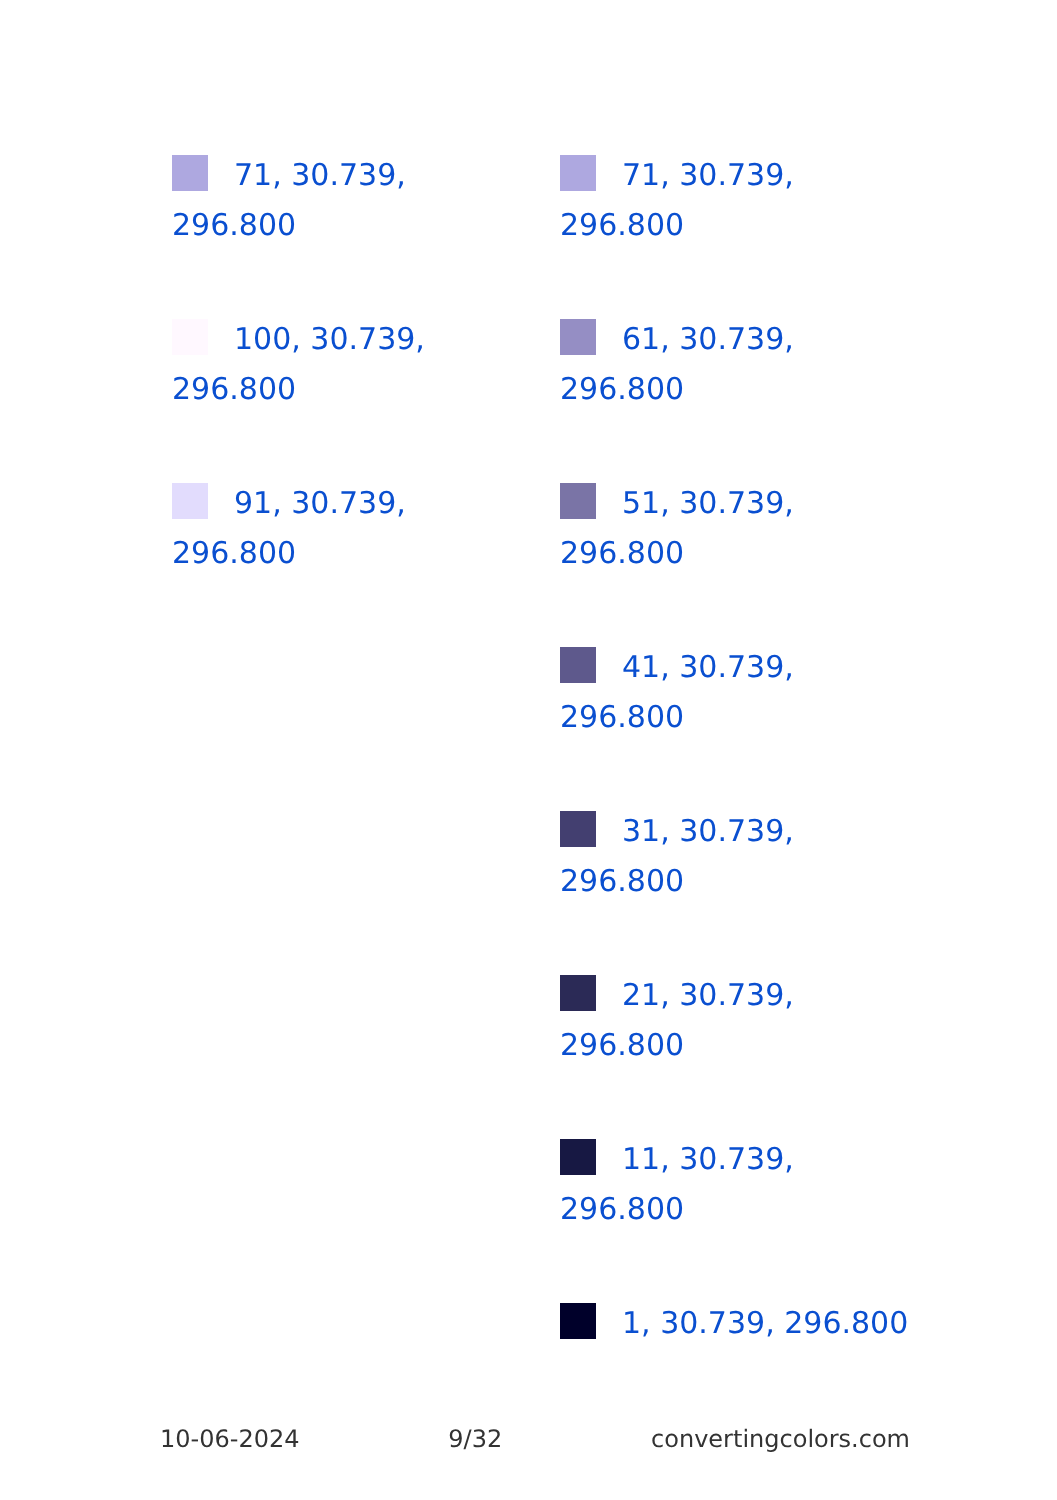71, 30.739, 296.800
100, 30.739, 296.800
91, 30.739, 296.800
71, 30.739, 296.800
61, 30.739, 296.800
51, 30.739, 296.800
41, 30.739, 296.800
31, 30.739, 296.800
21, 30.739, 296.800
11, 30.739, 296.800
1, 30.739, 296.800
10-06-2024 9/32 convertingcolors.com